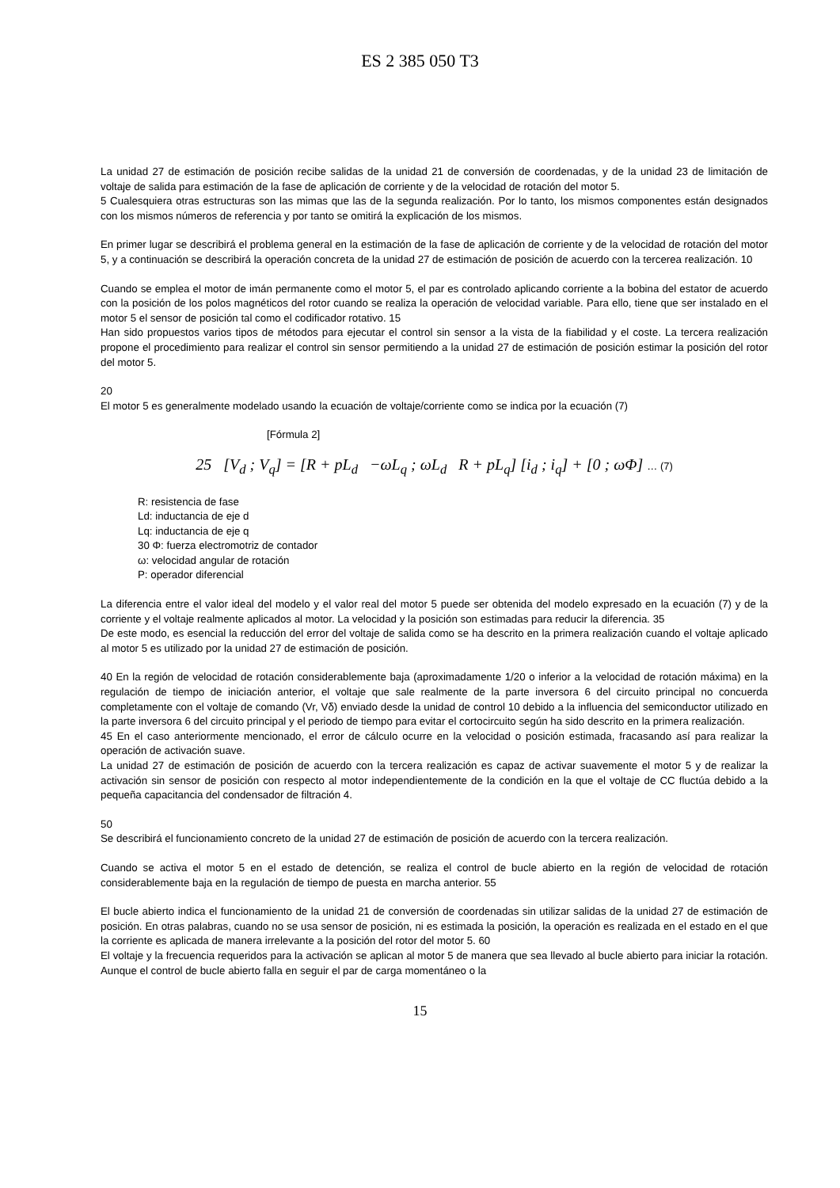ES 2 385 050 T3
La unidad 27 de estimación de posición recibe salidas de la unidad 21 de conversión de coordenadas, y de la unidad 23 de limitación de voltaje de salida para estimación de la fase de aplicación de corriente y de la velocidad de rotación del motor 5.
5 Cualesquiera otras estructuras son las mimas que las de la segunda realización. Por lo tanto, los mismos componentes están designados con los mismos números de referencia y por tanto se omitirá la explicación de los mismos.
En primer lugar se describirá el problema general en la estimación de la fase de aplicación de corriente y de la velocidad de rotación del motor 5, y a continuación se describirá la operación concreta de la unidad 27 de estimación de posición de acuerdo con la tercerea realización. 10
Cuando se emplea el motor de imán permanente como el motor 5, el par es controlado aplicando corriente a la bobina del estator de acuerdo con la posición de los polos magnéticos del rotor cuando se realiza la operación de velocidad variable. Para ello, tiene que ser instalado en el motor 5 el sensor de posición tal como el codificador rotativo. 15
Han sido propuestos varios tipos de métodos para ejecutar el control sin sensor a la vista de la fiabilidad y el coste. La tercera realización propone el procedimiento para realizar el control sin sensor permitiendo a la unidad 27 de estimación de posición estimar la posición del rotor del motor 5.
20
El motor 5 es generalmente modelado usando la ecuación de voltaje/corriente como se indica por la ecuación (7)
[Fórmula 2]
25 [V<sub>d</sub> ; V<sub>q</sub>] = [R + pL<sub>d</sub> −ωL<sub>q</sub> ; ωL<sub>d</sub> R + pL<sub>q</sub>] [i<sub>d</sub> ; i<sub>q</sub>] + [0 ; ωΦ] … (7)
R: resistencia de fase
Ld: inductancia de eje d
Lq: inductancia de eje q
30 Φ: fuerza electromotriz de contador
ω: velocidad angular de rotación
P: operador diferencial
La diferencia entre el valor ideal del modelo y el valor real del motor 5 puede ser obtenida del modelo expresado en la ecuación (7) y de la corriente y el voltaje realmente aplicados al motor. La velocidad y la posición son estimadas para reducir la diferencia. 35
De este modo, es esencial la reducción del error del voltaje de salida como se ha descrito en la primera realización cuando el voltaje aplicado al motor 5 es utilizado por la unidad 27 de estimación de posición.
40 En la región de velocidad de rotación considerablemente baja (aproximadamente 1/20 o inferior a la velocidad de rotación máxima) en la regulación de tiempo de iniciación anterior, el voltaje que sale realmente de la parte inversora 6 del circuito principal no concuerda completamente con el voltaje de comando (Vr, Vδ) enviado desde la unidad de control 10 debido a la influencia del semiconductor utilizado en la parte inversora 6 del circuito principal y el periodo de tiempo para evitar el cortocircuito según ha sido descrito en la primera realización.
45 En el caso anteriormente mencionado, el error de cálculo ocurre en la velocidad o posición estimada, fracasando así para realizar la operación de activación suave.
La unidad 27 de estimación de posición de acuerdo con la tercera realización es capaz de activar suavemente el motor 5 y de realizar la activación sin sensor de posición con respecto al motor independientemente de la condición en la que el voltaje de CC fluctúa debido a la pequeña capacitancia del condensador de filtración 4.
50
Se describirá el funcionamiento concreto de la unidad 27 de estimación de posición de acuerdo con la tercera realización.
Cuando se activa el motor 5 en el estado de detención, se realiza el control de bucle abierto en la región de velocidad de rotación considerablemente baja en la regulación de tiempo de puesta en marcha anterior. 55
El bucle abierto indica el funcionamiento de la unidad 21 de conversión de coordenadas sin utilizar salidas de la unidad 27 de estimación de posición. En otras palabras, cuando no se usa sensor de posición, ni es estimada la posición, la operación es realizada en el estado en el que la corriente es aplicada de manera irrelevante a la posición del rotor del motor 5. 60
El voltaje y la frecuencia requeridos para la activación se aplican al motor 5 de manera que sea llevado al bucle abierto para iniciar la rotación. Aunque el control de bucle abierto falla en seguir el par de carga momentáneo o la
15